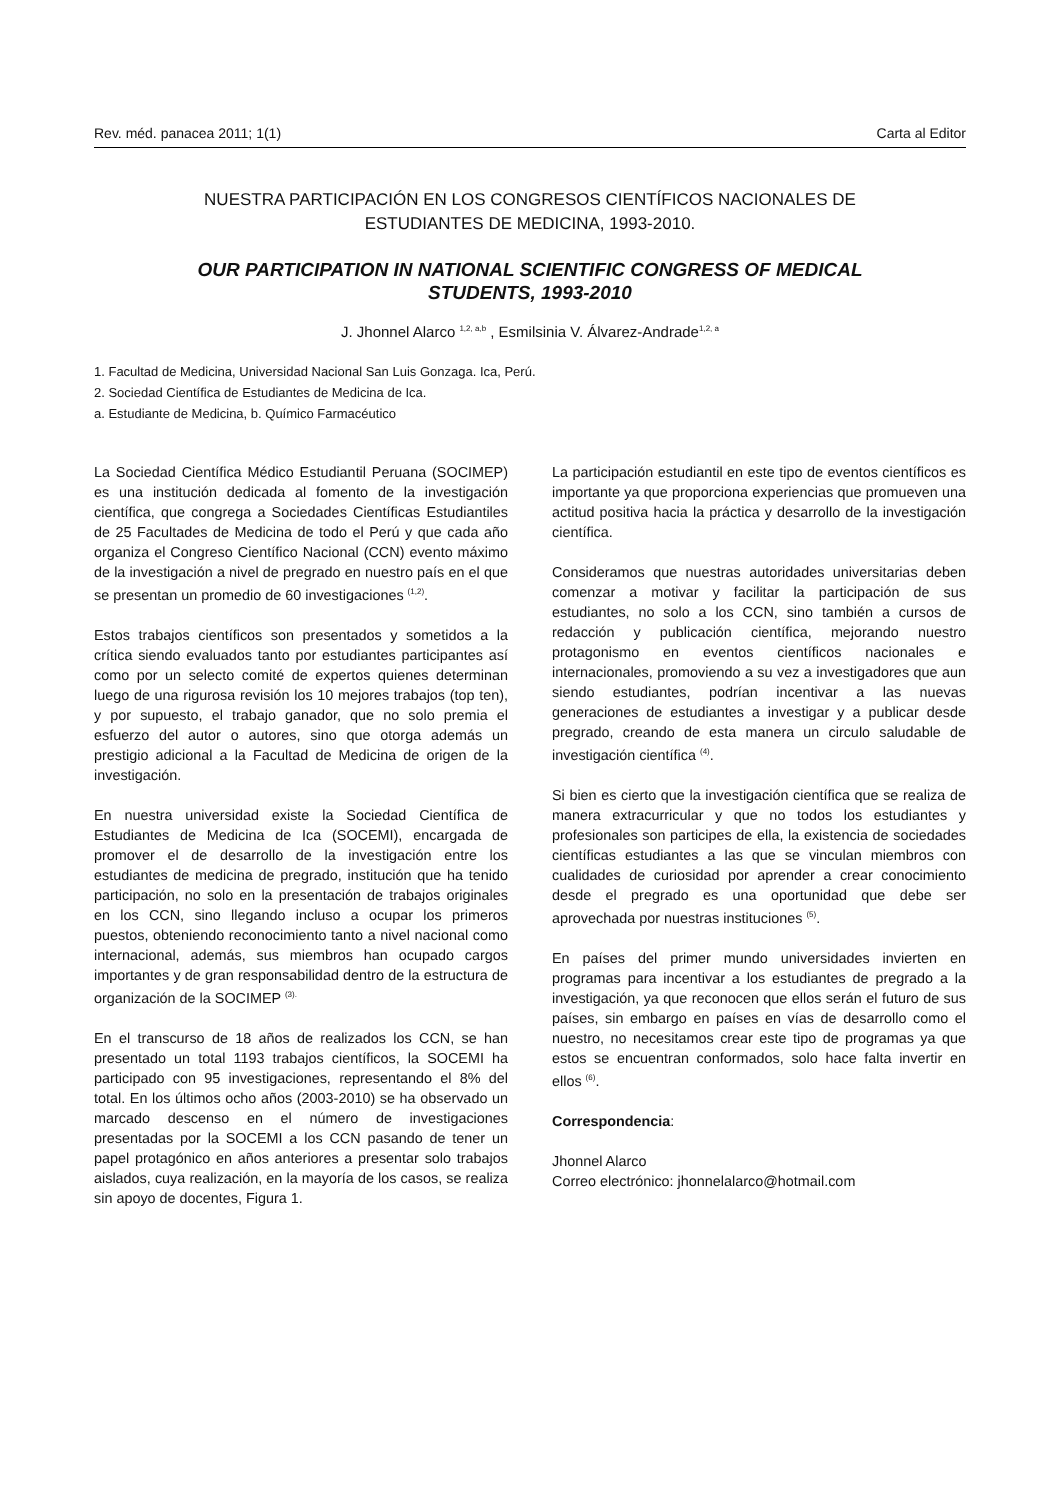Rev. méd. panacea 2011; 1(1) Carta al Editor
NUESTRA PARTICIPACIÓN EN LOS CONGRESOS CIENTÍFICOS NACIONALES DE
ESTUDIANTES DE MEDICINA, 1993-2010.
OUR PARTICIPATION IN NATIONAL SCIENTIFIC CONGRESS OF MEDICAL
STUDENTS, 1993-2010
J. Jhonnel Alarco <sup>1,2, a,b</sup> , Esmilsinia V. Álvarez-Andrade<sup>1,2, a</sup>
1. Facultad de Medicina, Universidad Nacional San Luis Gonzaga. Ica, Perú.
2. Sociedad Científica de Estudiantes de Medicina de Ica.
a. Estudiante de Medicina, b. Químico Farmacéutico
La Sociedad Científica Médico Estudiantil Peruana (SOCIMEP) es una institución dedicada al fomento de la investigación científica, que congrega a Sociedades Científicas Estudiantiles de 25 Facultades de Medicina de todo el Perú y que cada año organiza el Congreso Científico Nacional (CCN) evento máximo de la investigación a nivel de pregrado en nuestro país en el que se presentan un promedio de 60 investigaciones <sup>(1,2)</sup>.
Estos trabajos científicos son presentados y sometidos a la crítica siendo evaluados tanto por estudiantes participantes así como por un selecto comité de expertos quienes determinan luego de una rigurosa revisión los 10 mejores trabajos (top ten), y por supuesto, el trabajo ganador, que no solo premia el esfuerzo del autor o autores, sino que otorga además un prestigio adicional a la Facultad de Medicina de origen de la investigación.
En nuestra universidad existe la Sociedad Científica de Estudiantes de Medicina de Ica (SOCEMI), encargada de promover el de desarrollo de la investigación entre los estudiantes de medicina de pregrado, institución que ha tenido participación, no solo en la presentación de trabajos originales en los CCN, sino llegando incluso a ocupar los primeros puestos, obteniendo reconocimiento tanto a nivel nacional como internacional, además, sus miembros han ocupado cargos importantes y de gran responsabilidad dentro de la estructura de organización de la SOCIMEP <sup>(3).</sup>
En el transcurso de 18 años de realizados los CCN, se han presentado un total 1193 trabajos científicos, la SOCEMI ha participado con 95 investigaciones, representando el 8% del total. En los últimos ocho años (2003-2010) se ha observado un marcado descenso en el número de investigaciones presentadas por la SOCEMI a los CCN pasando de tener un papel protagónico en años anteriores a presentar solo trabajos aislados, cuya realización, en la mayoría de los casos, se realiza sin apoyo de docentes, Figura 1.
La participación estudiantil en este tipo de eventos científicos es importante ya que proporciona experiencias que promueven una actitud positiva hacia la práctica y desarrollo de la investigación científica.
Consideramos que nuestras autoridades universitarias deben comenzar a motivar y facilitar la participación de sus estudiantes, no solo a los CCN, sino también a cursos de redacción y publicación científica, mejorando nuestro protagonismo en eventos científicos nacionales e internacionales, promoviendo a su vez a investigadores que aun siendo estudiantes, podrían incentivar a las nuevas generaciones de estudiantes a investigar y a publicar desde pregrado, creando de esta manera un circulo saludable de investigación científica <sup>(4)</sup>.
Si bien es cierto que la investigación científica que se realiza de manera extracurricular y que no todos los estudiantes y profesionales son participes de ella, la existencia de sociedades científicas estudiantes a las que se vinculan miembros con cualidades de curiosidad por aprender a crear conocimiento desde el pregrado es una oportunidad que debe ser aprovechada por nuestras instituciones <sup>(5)</sup>.
En países del primer mundo universidades invierten en programas para incentivar a los estudiantes de pregrado a la investigación, ya que reconocen que ellos serán el futuro de sus países, sin embargo en países en vías de desarrollo como el nuestro, no necesitamos crear este tipo de programas ya que estos se encuentran conformados, solo hace falta invertir en ellos <sup>(6)</sup>.
Correspondencia:
Jhonnel Alarco
Correo electrónico: jhonnelalarco@hotmail.com